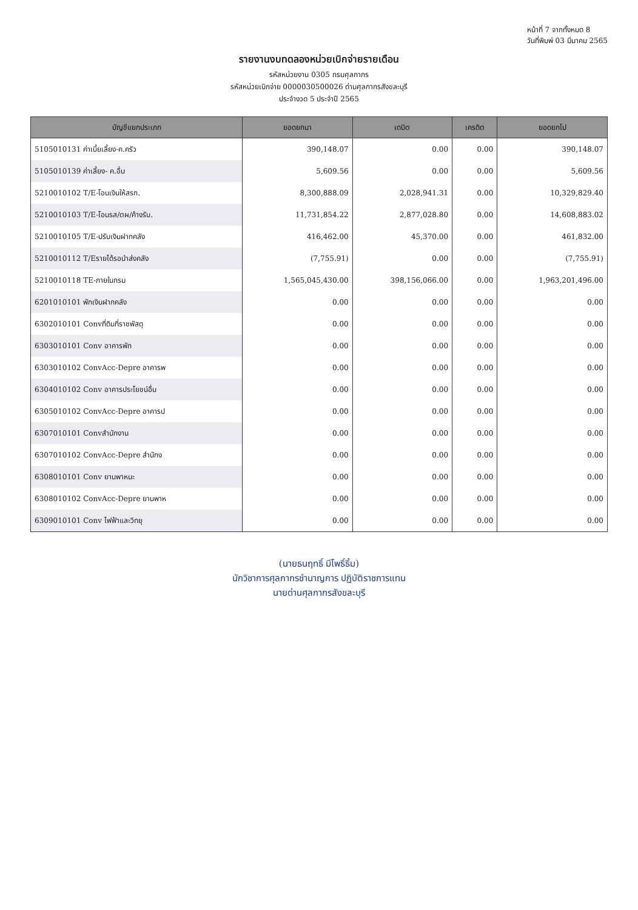หน้าที่ 7 จากทั้งหมด 8
วันที่พิมพ์ 03 มีนาคม 2565
รายงานงบทดลองหน่วยเบิกจ่ายรายเดือน
รหัสหน่วยงาน 0305 กรมศุลกากร
รหัสหน่วยเบิกจ่าย 0000030500026 ด่านศุลกากรสังขละบุรี
ประจำงวด 5 ประจำปี 2565
| บัญชีแยกประเภท | ยอดยกมา | เดบิต | เครดิต | ยอดยกไป |
| --- | --- | --- | --- | --- |
| 5105010131 ค่าเบี้ยเลี้ยง-ค.ครัว | 390,148.07 | 0.00 | 0.00 | 390,148.07 |
| 5105010139 ค่าเลี้ยง- ค.อื่น | 5,609.56 | 0.00 | 0.00 | 5,609.56 |
| 5210010102 T/E-โอนเงินให้สรก. | 8,300,888.09 | 2,028,941.31 | 0.00 | 10,329,829.40 |
| 5210010103 T/E-โอนรส/ตผ/ค้างรับ. | 11,731,854.22 | 2,877,028.80 | 0.00 | 14,608,883.02 |
| 5210010105 T/E-ปรับเงินฝากคลัง | 416,462.00 | 45,370.00 | 0.00 | 461,832.00 |
| 5210010112 T/Eรายได้รอนำส่งคลัง | (7,755.91) | 0.00 | 0.00 | (7,755.91) |
| 5210010118 TE-ภายในกรม | 1,565,045,430.00 | 398,156,066.00 | 0.00 | 1,963,201,496.00 |
| 6201010101 พักเงินฝากคลัง | 0.00 | 0.00 | 0.00 | 0.00 |
| 6302010101 Convที่ดินที่ราชพัสดุ | 0.00 | 0.00 | 0.00 | 0.00 |
| 6303010101 Conv อาคารพัก | 0.00 | 0.00 | 0.00 | 0.00 |
| 6303010102 ConvAcc-Depre อาคารพ | 0.00 | 0.00 | 0.00 | 0.00 |
| 6304010102 Conv อาคารประโยชน์อื่น | 0.00 | 0.00 | 0.00 | 0.00 |
| 6305010102 ConvAcc-Depre อาคารป | 0.00 | 0.00 | 0.00 | 0.00 |
| 6307010101 Convสำนักงาน | 0.00 | 0.00 | 0.00 | 0.00 |
| 6307010102 ConvAcc-Depre สำนักง | 0.00 | 0.00 | 0.00 | 0.00 |
| 6308010101 Conv ยานพาหนะ | 0.00 | 0.00 | 0.00 | 0.00 |
| 6308010102 ConvAcc-Depre ยานพาห | 0.00 | 0.00 | 0.00 | 0.00 |
| 6309010101 Conv ไฟฟ้าและวิทยุ | 0.00 | 0.00 | 0.00 | 0.00 |
(นายธนฤทธิ์ มีโพธิ์ธิ้ม)
นักวิชาการศุลกากรชำนาญการ ปฏิบัติราชการแทน
นายด่านศุลกากรสังขละบุรี